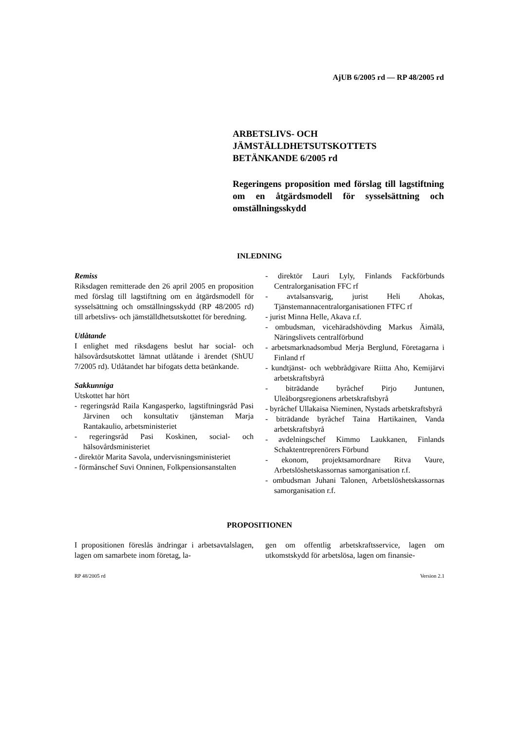AjUB 6/2005 rd — RP 48/2005 rd
ARBETSLIVS- OCH JÄMSTÄLLDHETSUTSKOTTETS BETÄNKANDE 6/2005 rd
Regeringens proposition med förslag till lagstiftning om en åtgärdsmodell för sysselsättning och omställningsskydd
INLEDNING
Remiss
Riksdagen remitterade den 26 april 2005 en proposition med förslag till lagstiftning om en åtgärdsmodell för sysselsättning och omställningsskydd (RP 48/2005 rd) till arbetslivs- och jämställdhetsutskottet för beredning.
Utlåtande
I enlighet med riksdagens beslut har social- och hälsovårdsutskottet lämnat utlåtande i ärendet (ShUU 7/2005 rd). Utlåtandet har bifogats detta betänkande.
Sakkunniga
Utskottet har hört
- regeringsråd Raila Kangasperko, lagstiftningsråd Pasi Järvinen och konsultativ tjänsteman Marja Rantakaulio, arbetsministeriet
- regeringsråd Pasi Koskinen, social- och hälsovårdsministeriet
- direktör Marita Savola, undervisningsministeriet
- förmånschef Suvi Onninen, Folkpensionsanstalten
- direktör Lauri Lyly, Finlands Fackförbunds Centralorganisation FFC rf
- avtalsansvarig, jurist Heli Ahokas, Tjänstemannacentralorganisationen FTFC rf
- jurist Minna Helle, Akava r.f.
- ombudsman, vicehäradshövding Markus Äimälä, Näringslivets centralförbund
- arbetsmarknadsombud Merja Berglund, Företagarna i Finland rf
- kundtjänst- och webbrådgivare Riitta Aho, Kemijärvi arbetskraftsbyrå
- biträdande byråchef Pirjo Juntunen, Uleåborgsregionens arbetskraftsbyrå
- byråchef Ullakaisa Nieminen, Nystads arbetskraftsbyrå
- biträdande byråchef Taina Hartikainen, Vanda arbetskraftsbyrå
- avdelningschef Kimmo Laukkanen, Finlands Schaktentreprenörers Förbund
- ekonom, projektsamordnare Ritva Vaure, Arbetslöshetskassornas samorganisation r.f.
- ombudsman Juhani Talonen, Arbetslöshetskassornas samorganisation r.f.
PROPOSITIONEN
I propositionen föreslås ändringar i arbetsavtalslagen, lagen om samarbete inom företag, la-
gen om offentlig arbetskraftsservice, lagen om utkomstskydd för arbetslösa, lagen om finansie-
RP 48/2005 rd Version 2.1